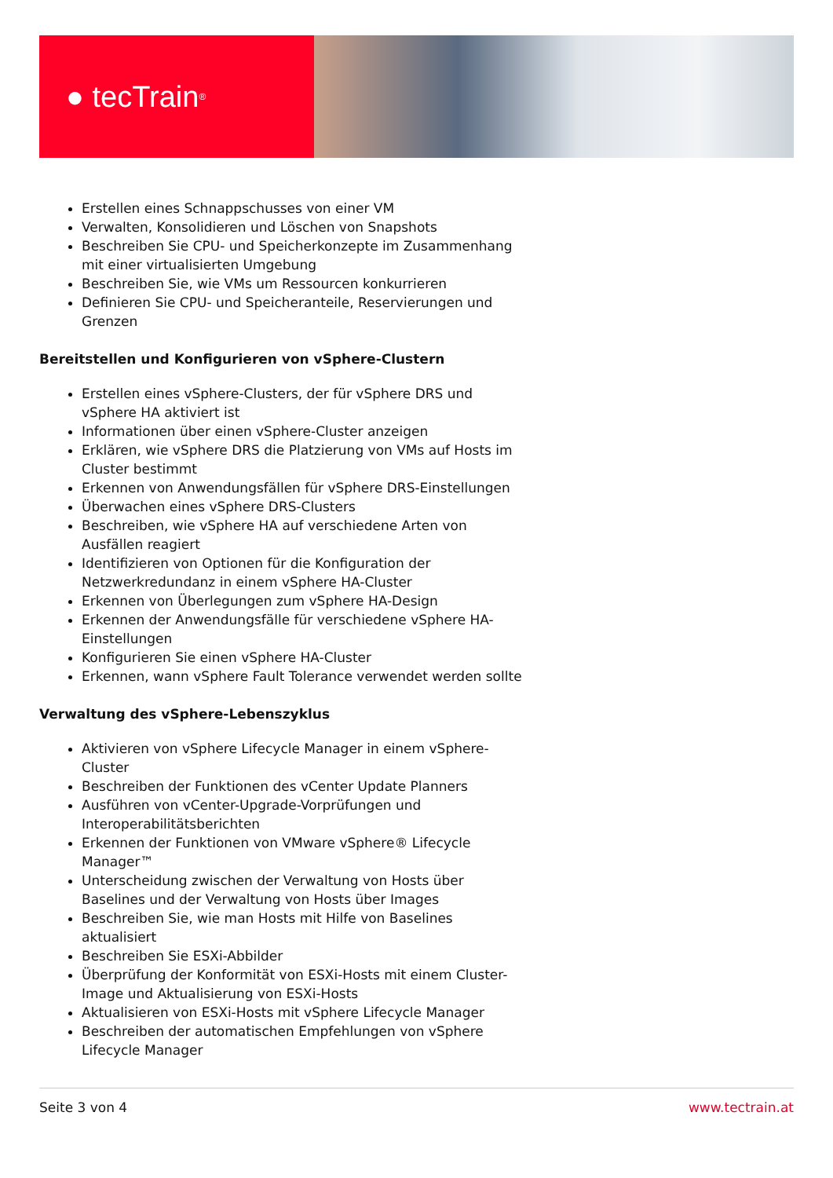● tecTrain<sup>®</sup>
Erstellen eines Schnappschusses von einer VM
Verwalten, Konsolidieren und Löschen von Snapshots
Beschreiben Sie CPU- und Speicherkonzepte im Zusammenhang mit einer virtualisierten Umgebung
Beschreiben Sie, wie VMs um Ressourcen konkurrieren
Definieren Sie CPU- und Speicheranteile, Reservierungen und Grenzen
Bereitstellen und Konfigurieren von vSphere-Clustern
Erstellen eines vSphere-Clusters, der für vSphere DRS und vSphere HA aktiviert ist
Informationen über einen vSphere-Cluster anzeigen
Erklären, wie vSphere DRS die Platzierung von VMs auf Hosts im Cluster bestimmt
Erkennen von Anwendungsfällen für vSphere DRS-Einstellungen
Überwachen eines vSphere DRS-Clusters
Beschreiben, wie vSphere HA auf verschiedene Arten von Ausfällen reagiert
Identifizieren von Optionen für die Konfiguration der Netzwerkredundanz in einem vSphere HA-Cluster
Erkennen von Überlegungen zum vSphere HA-Design
Erkennen der Anwendungsfälle für verschiedene vSphere HA-Einstellungen
Konfigurieren Sie einen vSphere HA-Cluster
Erkennen, wann vSphere Fault Tolerance verwendet werden sollte
Verwaltung des vSphere-Lebenszyklus
Aktivieren von vSphere Lifecycle Manager in einem vSphere-Cluster
Beschreiben der Funktionen des vCenter Update Planners
Ausführen von vCenter-Upgrade-Vorprüfungen und Interoperabilitätsberichten
Erkennen der Funktionen von VMware vSphere® Lifecycle Manager™
Unterscheidung zwischen der Verwaltung von Hosts über Baselines und der Verwaltung von Hosts über Images
Beschreiben Sie, wie man Hosts mit Hilfe von Baselines aktualisiert
Beschreiben Sie ESXi-Abbilder
Überprüfung der Konformität von ESXi-Hosts mit einem Cluster-Image und Aktualisierung von ESXi-Hosts
Aktualisieren von ESXi-Hosts mit vSphere Lifecycle Manager
Beschreiben der automatischen Empfehlungen von vSphere Lifecycle Manager
Seite 3 von 4 www.tectrain.at